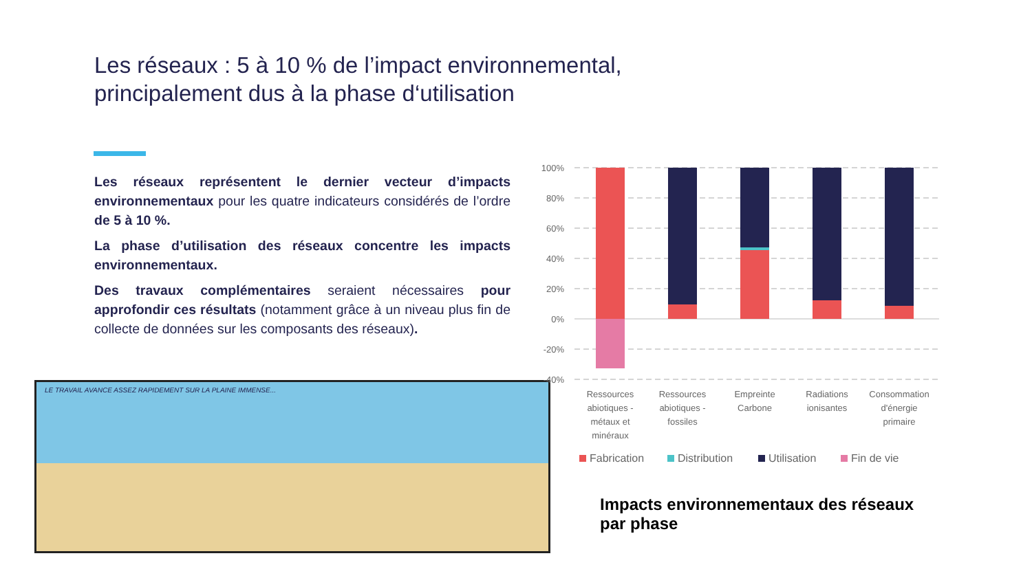Les réseaux : 5 à 10 % de l’impact environnemental,
principalement dus à la phase d‘utilisation
Les réseaux représentent le dernier vecteur d’impacts environnementaux pour les quatre indicateurs considérés de l’ordre de 5 à 10 %.
La phase d’utilisation des réseaux concentre les impacts environnementaux.
Des travaux complémentaires seraient nécessaires pour approfondir ces résultats (notamment grâce à un niveau plus fin de collecte de données sur les composants des réseaux).
LE TRAVAIL AVANCE ASSEZ RAPIDEMENT SUR LA PLAINE IMMENSE...
100%
80%
60%
40%
20%
0%
-20%
-40%
Ressources
abiotiques -
métaux et
minéraux
Ressources
abiotiques -
fossiles
Empreinte
Carbone
Radiations
ionisantes
Consommation
d'énergie
primaire
Fabrication
Distribution
Utilisation
Fin de vie
Impacts environnementaux des réseaux
par phase